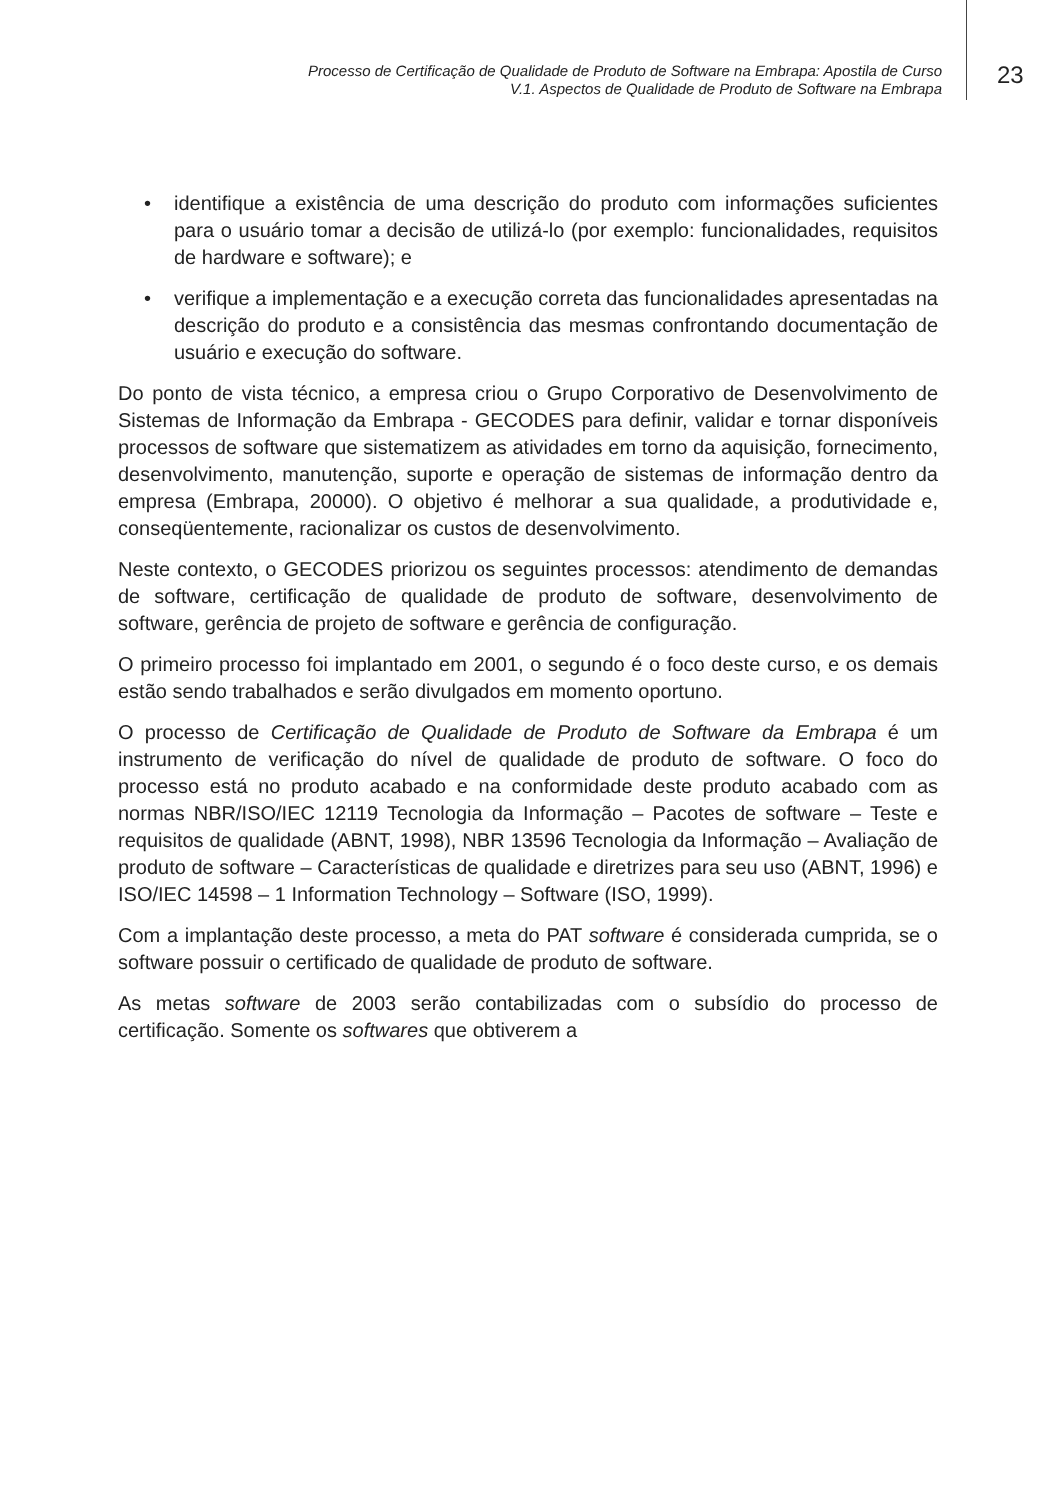Processo de Certificação de Qualidade de Produto de Software na Embrapa: Apostila de Curso
V.1. Aspectos de Qualidade de Produto de Software na Embrapa
23
• identifique a existência de uma descrição do produto com informações suficientes para o usuário tomar a decisão de utilizá-lo (por exemplo: funcionalidades, requisitos de hardware e software); e
• verifique a implementação e a execução correta das funcionalidades apresentadas na descrição do produto e a consistência das mesmas confrontando documentação de usuário e execução do software.
Do ponto de vista técnico, a empresa criou o Grupo Corporativo de Desenvolvimento de Sistemas de Informação da Embrapa - GECODES para definir, validar e tornar disponíveis processos de software que sistematizem as atividades em torno da aquisição, fornecimento, desenvolvimento, manutenção, suporte e operação de sistemas de informação dentro da empresa (Embrapa, 20000). O objetivo é melhorar a sua qualidade, a produtividade e, conseqüentemente, racionalizar os custos de desenvolvimento.
Neste contexto, o GECODES priorizou os seguintes processos: atendimento de demandas de software, certificação de qualidade de produto de software, desenvolvimento de software, gerência de projeto de software e gerência de configuração.
O primeiro processo foi implantado em 2001, o segundo é o foco deste curso, e os demais estão sendo trabalhados e serão divulgados em momento oportuno.
O processo de Certificação de Qualidade de Produto de Software da Embrapa é um instrumento de verificação do nível de qualidade de produto de software. O foco do processo está no produto acabado e na conformidade deste produto acabado com as normas NBR/ISO/IEC 12119 Tecnologia da Informação – Pacotes de software – Teste e requisitos de qualidade (ABNT, 1998), NBR 13596 Tecnologia da Informação – Avaliação de produto de software – Características de qualidade e diretrizes para seu uso (ABNT, 1996) e ISO/IEC 14598 – 1 Information Technology – Software (ISO, 1999).
Com a implantação deste processo, a meta do PAT software é considerada cumprida, se o software possuir o certificado de qualidade de produto de software.
As metas software de 2003 serão contabilizadas com o subsídio do processo de certificação. Somente os softwares que obtiverem a